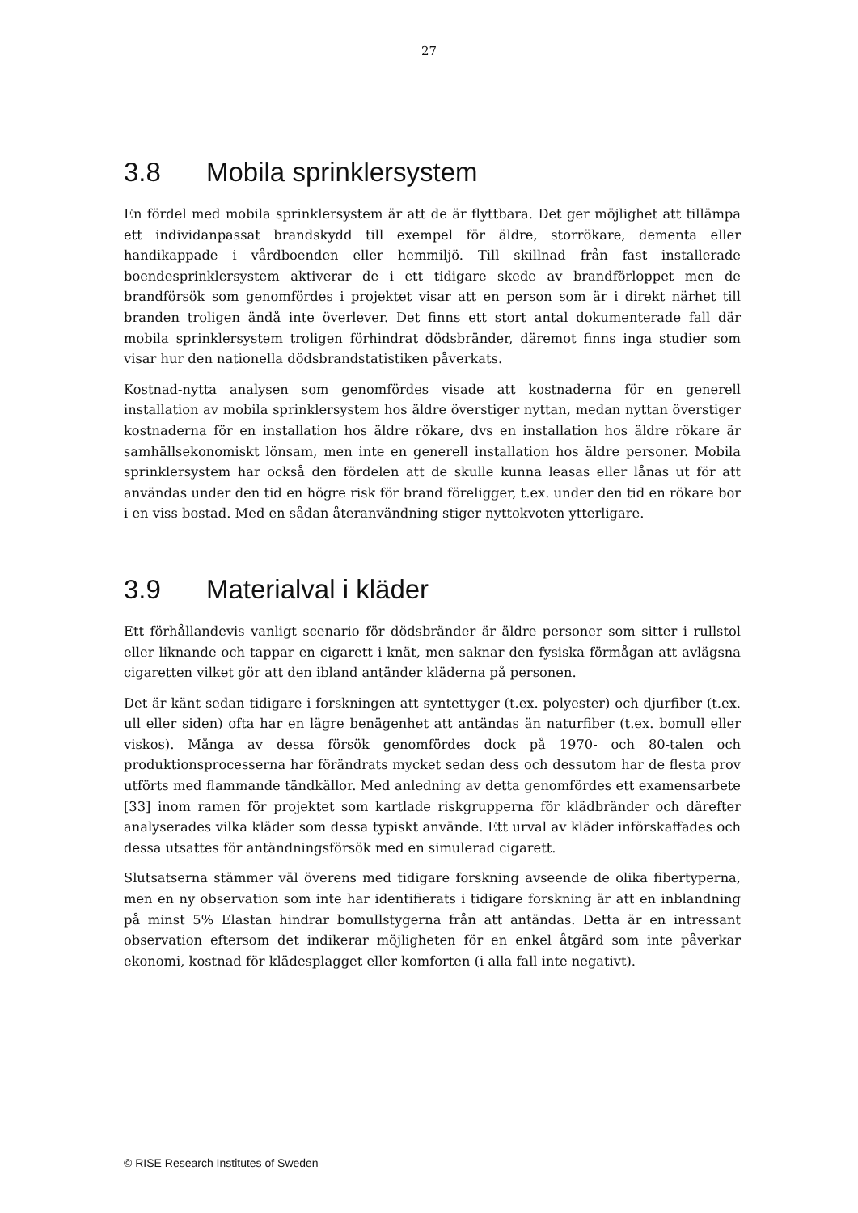27
3.8 Mobila sprinklersystem
En fördel med mobila sprinklersystem är att de är flyttbara. Det ger möjlighet att tillämpa ett individanpassat brandskydd till exempel för äldre, storrökare, dementa eller handikappade i vårdboenden eller hemmiljö. Till skillnad från fast installerade boendesprinklersystem aktiverar de i ett tidigare skede av brandförloppet men de brandförsök som genomfördes i projektet visar att en person som är i direkt närhet till branden troligen ändå inte överlever. Det finns ett stort antal dokumenterade fall där mobila sprinklersystem troligen förhindrat dödsbränder, däremot finns inga studier som visar hur den nationella dödsbrandstatistiken påverkats.
Kostnad-nytta analysen som genomfördes visade att kostnaderna för en generell installation av mobila sprinklersystem hos äldre överstiger nyttan, medan nyttan överstiger kostnaderna för en installation hos äldre rökare, dvs en installation hos äldre rökare är samhällsekonomiskt lönsam, men inte en generell installation hos äldre personer. Mobila sprinklersystem har också den fördelen att de skulle kunna leasas eller lånas ut för att användas under den tid en högre risk för brand föreligger, t.ex. under den tid en rökare bor i en viss bostad. Med en sådan återanvändning stiger nyttokvoten ytterligare.
3.9 Materialval i kläder
Ett förhållandevis vanligt scenario för dödsbränder är äldre personer som sitter i rullstol eller liknande och tappar en cigarett i knät, men saknar den fysiska förmågan att avlägsna cigaretten vilket gör att den ibland antänder kläderna på personen.
Det är känt sedan tidigare i forskningen att syntettyger (t.ex. polyester) och djurfiber (t.ex. ull eller siden) ofta har en lägre benägenhet att antändas än naturfiber (t.ex. bomull eller viskos). Många av dessa försök genomfördes dock på 1970- och 80-talen och produktionsprocesserna har förändrats mycket sedan dess och dessutom har de flesta prov utförts med flammande tändkällor. Med anledning av detta genomfördes ett examensarbete [33] inom ramen för projektet som kartlade riskgrupperna för klädbränder och därefter analyserades vilka kläder som dessa typiskt använde. Ett urval av kläder införskaffades och dessa utsattes för antändningsförsök med en simulerad cigarett.
Slutsatserna stämmer väl överens med tidigare forskning avseende de olika fibertyperna, men en ny observation som inte har identifierats i tidigare forskning är att en inblandning på minst 5% Elastan hindrar bomullstygerna från att antändas. Detta är en intressant observation eftersom det indikerar möjligheten för en enkel åtgärd som inte påverkar ekonomi, kostnad för klädesplagget eller komforten (i alla fall inte negativt).
© RISE Research Institutes of Sweden